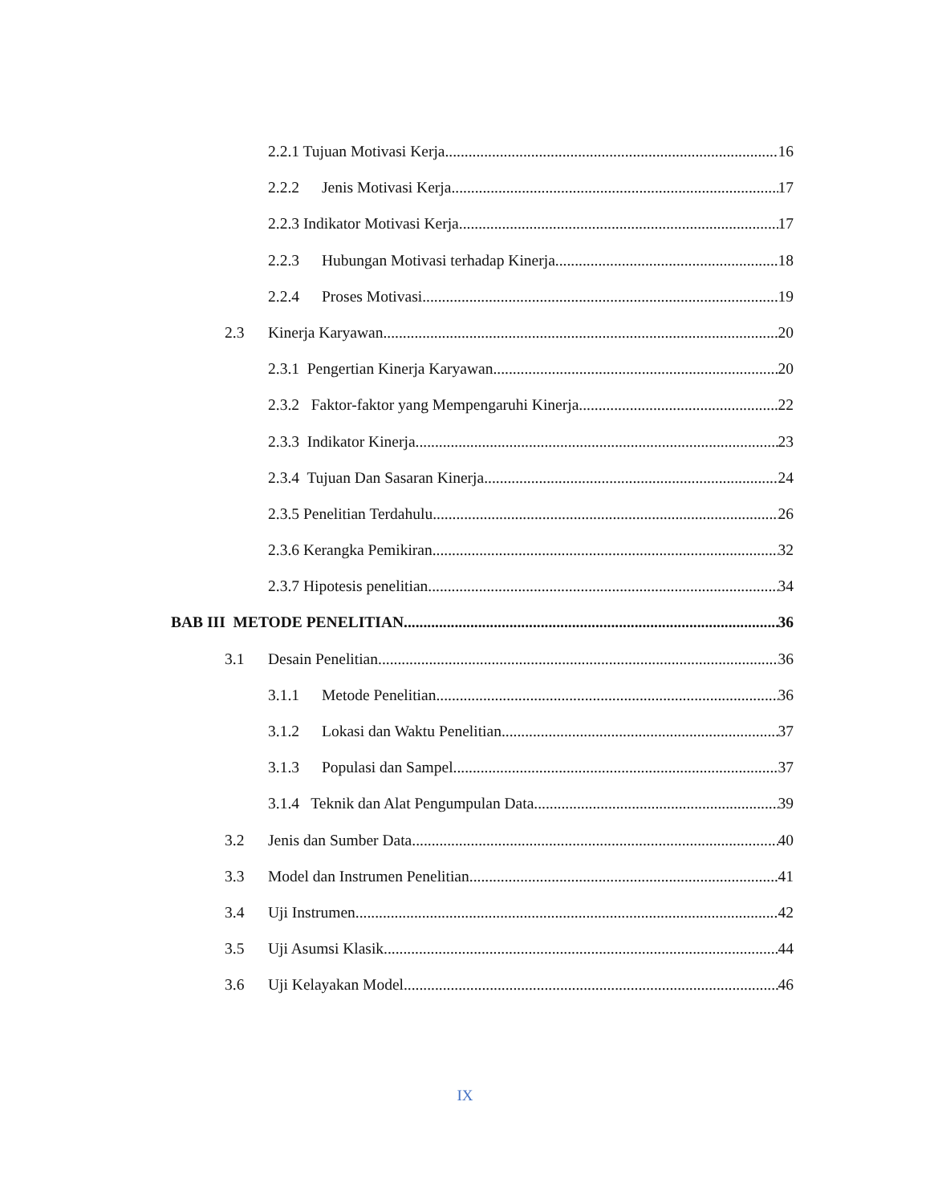2.2.1 Tujuan Motivasi Kerja 16
2.2.2 Jenis Motivasi Kerja 17
2.2.3 Indikator Motivasi Kerja 17
2.2.3 Hubungan Motivasi terhadap Kinerja 18
2.2.4 Proses Motivasi 19
2.3 Kinerja Karyawan 20
2.3.1 Pengertian Kinerja Karyawan 20
2.3.2 Faktor-faktor yang Mempengaruhi Kinerja 22
2.3.3 Indikator Kinerja 23
2.3.4 Tujuan Dan Sasaran Kinerja 24
2.3.5 Penelitian Terdahulu 26
2.3.6 Kerangka Pemikiran 32
2.3.7 Hipotesis penelitian 34
BAB III METODE PENELITIAN 36
3.1 Desain Penelitian 36
3.1.1 Metode Penelitian 36
3.1.2 Lokasi dan Waktu Penelitian 37
3.1.3 Populasi dan Sampel 37
3.1.4 Teknik dan Alat Pengumpulan Data 39
3.2 Jenis dan Sumber Data 40
3.3 Model dan Instrumen Penelitian 41
3.4 Uji Instrumen 42
3.5 Uji Asumsi Klasik 44
3.6 Uji Kelayakan Model 46
IX